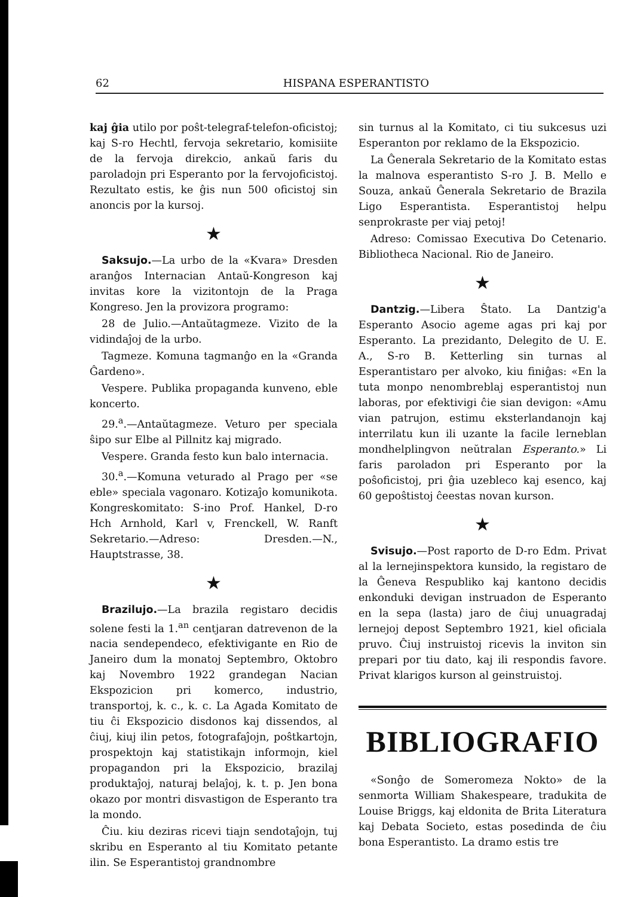62 HISPANA ESPERANTISTO
kaj ĝia utilo por poŝt-telegraf-telefon-oficistoj; kaj S-ro Hechtl, fervoja sekretario, komisiite de la fervoja direkcio, ankaŭ faris du paroladojn pri Esperanto por la fervojoficistoj. Rezultato estis, ke ĝis nun 500 oficistoj sin anoncis por la kursoj.
★
Saksujo.—La urbo de la «Kvara» Dresden aranĝos Internacian Antaŭ-Kongreson kaj invitas kore la vizitontojn de la Praga Kongreso. Jen la provizora programo:
28 de Julio.—Antaŭtagmeze. Vizito de la vidindaĵoj de la urbo.
Tagmeze. Komuna tagmanĝo en la «Granda Ĝardeno».
Vespere. Publika propaganda kunveno, eble koncerto.
29.<sup>a</sup>.—Antaŭtagmeze. Veturo per speciala ŝipo sur Elbe al Pillnitz kaj migrado.
Vespere. Granda festo kun balo internacia.
30.<sup>a</sup>.—Komuna veturado al Prago per «se eble» speciala vagonaro. Kotizaĵo komunikota. Kongreskomitato: S-ino Prof. Hankel, D-ro Hch Arnhold, Karl v, Frenckell, W. Ranft Sekretario.—Adreso: Dresden.—N., Hauptstrasse, 38.
★
Brazilujo.—La brazila registaro decidis solene festi la 1.<sup>an</sup> centjaran datrevenon de la nacia sendependeco, efektivigante en Rio de Janeiro dum la monatoj Septembro, Oktobro kaj Novembro 1922 grandegan Nacian Ekspozicion pri komerco, industrio, transportoj, k. c., k. c. La Agada Komitato de tiu ĉi Ekspozicio disdonos kaj dissendos, al ĉiuj, kiuj ilin petos, fotografaĵojn, poŝtkartojn, prospektojn kaj statistikajn informojn, kiel propagandon pri la Ekspozicio, brazilaj produktaĵoj, naturaj belaĵoj, k. t. p. Jen bona okazo por montri disvastigon de Esperanto tra la mondo.
Ĉiu. kiu deziras ricevi tiajn sendotaĵojn, tuj skribu en Esperanto al tiu Komitato petante ilin. Se Esperantistoj grandnombre
sin turnus al la Komitato, ci tiu sukcesus uzi Esperanton por reklamo de la Ekspozicio.
La Ĝenerala Sekretario de la Komitato estas la malnova esperantisto S-ro J. B. Mello e Souza, ankaŭ Ĝenerala Sekretario de Brazila Ligo Esperantista. Esperantistoj helpu senprokraste per viaj petoj!
Adreso: Comissao Executiva Do Cetenario. Bibliotheca Nacional. Rio de Janeiro.
★
Dantzig.—Libera Ŝtato. La Dantzig'a Esperanto Asocio ageme agas pri kaj por Esperanto. La prezidanto, Delegito de U. E. A., S-ro B. Ketterling sin turnas al Esperantistaro per alvoko, kiu finiĝas: «En la tuta monpo nenombreblaj esperantistoj nun laboras, por efektivigi ĉie sian devigon: «Amu vian patrujon, estimu eksterlandanojn kaj interrilatu kun ili uzante la facile lerneblan mondhelplingvon neŭtralan Esperanto.» Li faris paroladon pri Esperanto por la poŝoficistoj, pri ĝia uzebleco kaj esenco, kaj 60 gepoŝtistoj ĉeestas novan kurson.
★
Svisujo.—Post raporto de D-ro Edm. Privat al la lernejinspektora kunsido, la registaro de la Ĝeneva Respubliko kaj kantono decidis enkonduki devigan instruadon de Esperanto en la sepa (lasta) jaro de ĉiuj unuagradaj lernejoj depost Septembro 1921, kiel oficiala pruvo. Ĉiuj instruistoj ricevis la inviton sin prepari por tiu dato, kaj ili respondis favore. Privat klarigos kurson al geinstruistoj.
BIBLIOGRAFIO
«Sonĝo de Someromeza Nokto» de la senmorta William Shakespeare, tradukita de Louise Briggs, kaj eldonita de Brita Literatura kaj Debata Societo, estas posedinda de ĉiu bona Esperantisto. La dramo estis tre